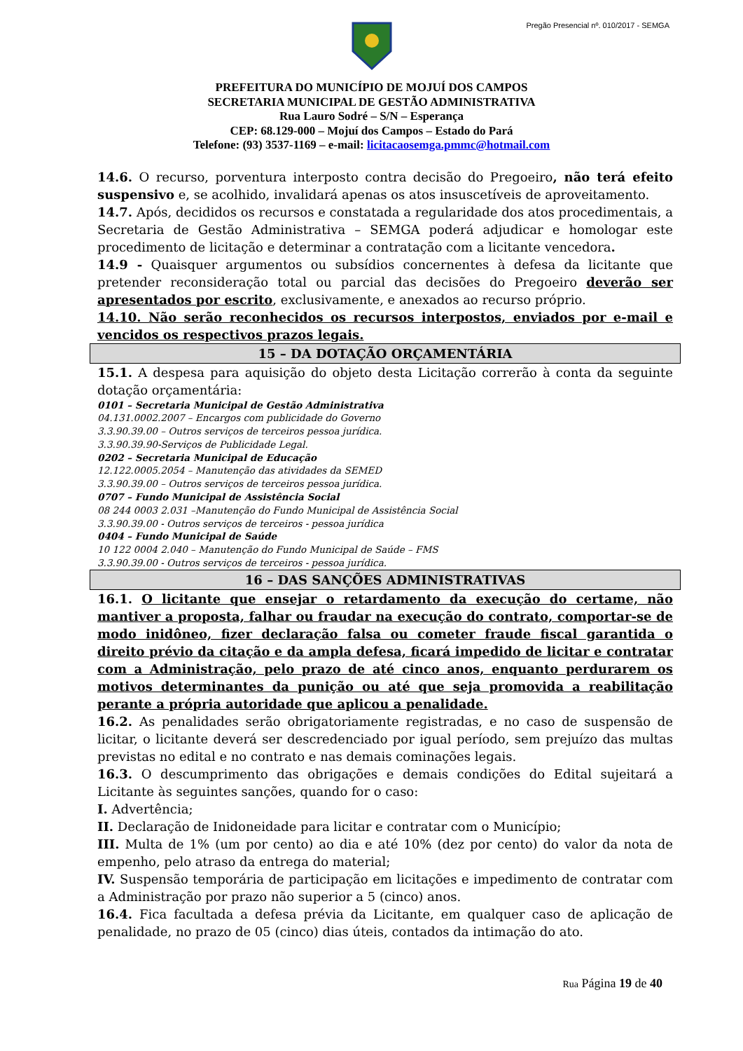Pregão Presencial nº. 010/2017 - SEMGA
PREFEITURA DO MUNICÍPIO DE MOJUÍ DOS CAMPOS
SECRETARIA MUNICIPAL DE GESTÃO ADMINISTRATIVA
Rua Lauro Sodré – S/N – Esperança
CEP: 68.129-000 – Mojuí dos Campos – Estado do Pará
Telefone: (93) 3537-1169 – e-mail: licitacaosemga.pmmc@hotmail.com
14.6. O recurso, porventura interposto contra decisão do Pregoeiro, não terá efeito suspensivo e, se acolhido, invalidará apenas os atos insuscetíveis de aproveitamento.
14.7. Após, decididos os recursos e constatada a regularidade dos atos procedimentais, a Secretaria de Gestão Administrativa – SEMGA poderá adjudicar e homologar este procedimento de licitação e determinar a contratação com a licitante vencedora.
14.9 - Quaisquer argumentos ou subsídios concernentes à defesa da licitante que pretender reconsideração total ou parcial das decisões do Pregoeiro deverão ser apresentados por escrito, exclusivamente, e anexados ao recurso próprio.
14.10. Não serão reconhecidos os recursos interpostos, enviados por e-mail e vencidos os respectivos prazos legais.
15 – DA DOTAÇÃO ORÇAMENTÁRIA
15.1. A despesa para aquisição do objeto desta Licitação correrão à conta da seguinte dotação orçamentária:
0101 – Secretaria Municipal de Gestão Administrativa
04.131.0002.2007 – Encargos com publicidade do Governo
3.3.90.39.00 – Outros serviços de terceiros pessoa jurídica.
3.3.90.39.90-Serviços de Publicidade Legal.
0202 – Secretaria Municipal de Educação
12.122.0005.2054 – Manutenção das atividades da SEMED
3.3.90.39.00 – Outros serviços de terceiros pessoa jurídica.
0707 – Fundo Municipal de Assistência Social
08 244 0003 2.031 –Manutenção do Fundo Municipal de Assistência Social
3.3.90.39.00 - Outros serviços de terceiros - pessoa jurídica
0404 – Fundo Municipal de Saúde
10 122 0004 2.040 – Manutenção do Fundo Municipal de Saúde – FMS
3.3.90.39.00 - Outros serviços de terceiros - pessoa jurídica.
16 – DAS SANÇÕES ADMINISTRATIVAS
16.1. O licitante que ensejar o retardamento da execução do certame, não mantiver a proposta, falhar ou fraudar na execução do contrato, comportar-se de modo inidôneo, fizer declaração falsa ou cometer fraude fiscal garantida o direito prévio da citação e da ampla defesa, ficará impedido de licitar e contratar com a Administração, pelo prazo de até cinco anos, enquanto perdurarem os motivos determinantes da punição ou até que seja promovida a reabilitação perante a própria autoridade que aplicou a penalidade.
16.2. As penalidades serão obrigatoriamente registradas, e no caso de suspensão de licitar, o licitante deverá ser descredenciado por igual período, sem prejuízo das multas previstas no edital e no contrato e nas demais cominações legais.
16.3. O descumprimento das obrigações e demais condições do Edital sujeitará a Licitante às seguintes sanções, quando for o caso:
I. Advertência;
II. Declaração de Inidoneidade para licitar e contratar com o Município;
III. Multa de 1% (um por cento) ao dia e até 10% (dez por cento) do valor da nota de empenho, pelo atraso da entrega do material;
IV. Suspensão temporária de participação em licitações e impedimento de contratar com a Administração por prazo não superior a 5 (cinco) anos.
16.4. Fica facultada a defesa prévia da Licitante, em qualquer caso de aplicação de penalidade, no prazo de 05 (cinco) dias úteis, contados da intimação do ato.
Rua Página 19 de 40